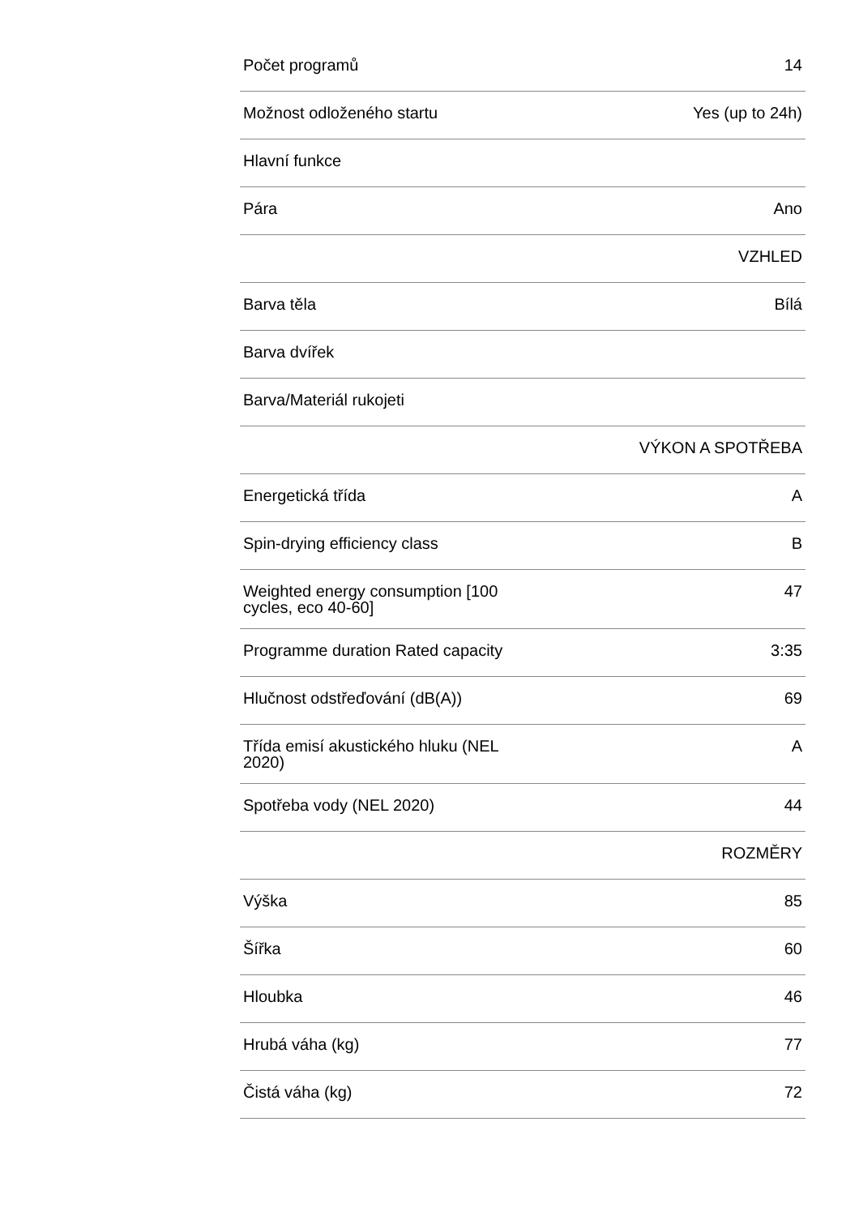| Počet programů | 14 |
| Možnost odloženého startu | Yes (up to 24h) |
| Hlavní funkce | |
| Pára | Ano |
| | VZHLED |
| Barva těla | Bílá |
| Barva dvířek | |
| Barva/Materiál rukojeti | |
| | VÝKON A SPOTŘEBA |
| Energetická třída | A |
| Spin-drying efficiency class | B |
| Weighted energy consumption [100 cycles, eco 40-60] | 47 |
| Programme duration Rated capacity | 3:35 |
| Hlučnost odstřeďování (dB(A)) | 69 |
| Třída emisí akustického hluku (NEL 2020) | A |
| Spotřeba vody (NEL 2020) | 44 |
| | ROZMĚRY |
| Výška | 85 |
| Šířka | 60 |
| Hloubka | 46 |
| Hrubá váha (kg) | 77 |
| Čistá váha (kg) | 72 |